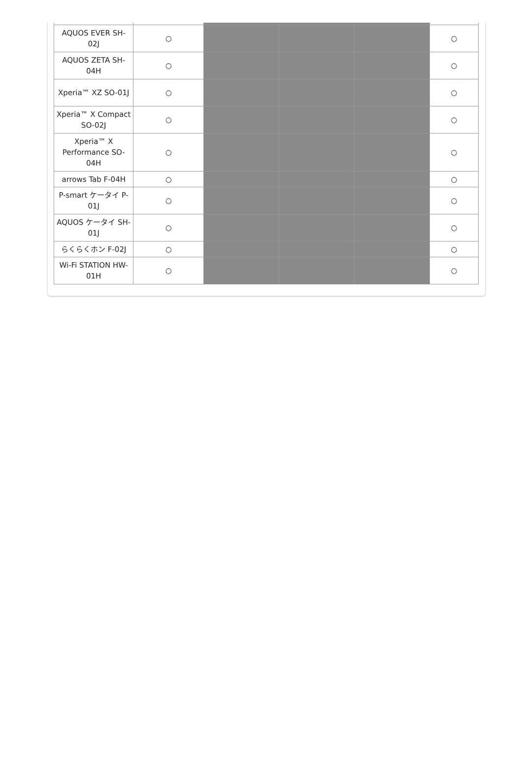| AQUOS EVER SH-02J | ○ | | | | ○ |
| AQUOS ZETA SH-04H | ○ | | | | ○ |
| Xperia™ XZ SO-01J | ○ | | | | ○ |
| Xperia™ X Compact SO-02J | ○ | | | | ○ |
| Xperia™ X Performance SO-04H | ○ | | | | ○ |
| arrows Tab F-04H | ○ | | | | ○ |
| P-smart ケータイ P-01J | ○ | | | | ○ |
| AQUOS ケータイ SH-01J | ○ | | | | ○ |
| らくらくホン F-02J | ○ | | | | ○ |
| Wi-Fi STATION HW-01H | ○ | | | | ○ |